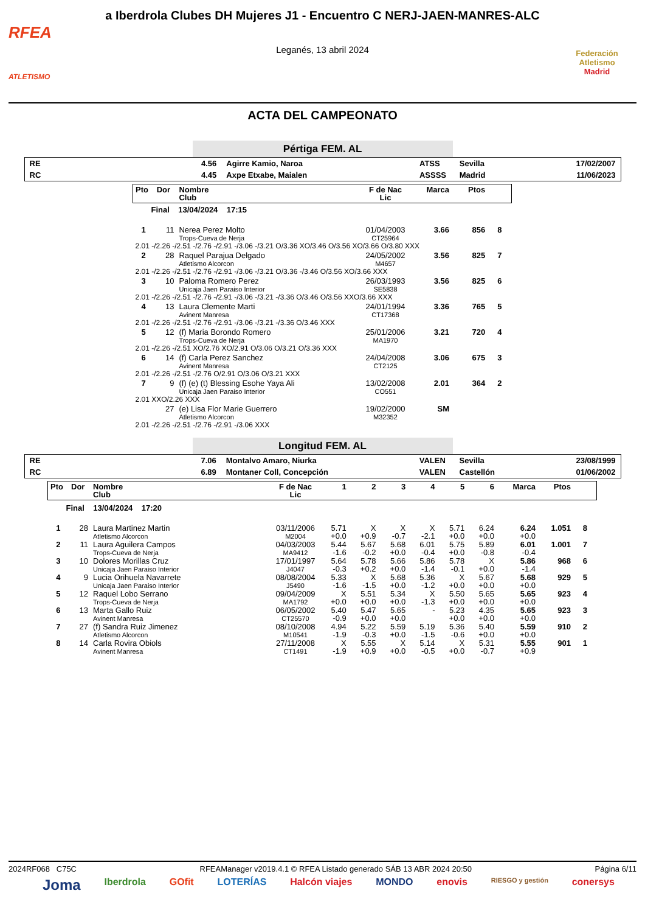RFEA
ATLETISMO
a Iberdrola Clubes DH Mujeres J1 - Encuentro C NERJ-JAEN-MANRES-ALC
Leganés, 13 abril 2024
Federación Atletismo
Madrid
ACTA DEL CAMPEONATO
Pértiga FEM. AL
| RE | 4.56 | Agirre Kamio, Naroa | ATSS | Sevilla | 17/02/2007 |
| RC | 4.45 | Axpe Etxabe, Maialen | ASSSS | Madrid | 11/06/2023 |
| Pto | Dor | Nombre Club | F de Nac Lic | Marca | Ptos | |
| Final 13/04/2024 17:15 | | | | | | |
| 1 | 11 | Nerea Perez Molto Trops-Cueva de Nerja | 01/04/2003 CT25964 | 3.66 | 856 | 8 |
| 2.01 -/2.26 -/2.51 -/2.76 -/2.91 -/3.06 -/3.21 O/3.36 XO/3.46 O/3.56 XO/3.66 O/3.80 XXX | | | | | | |
| 2 | 28 | Raquel Parajua Delgado Atletismo Alcorcon | 24/05/2002 M4657 | 3.56 | 825 | 7 |
| 2.01 -/2.26 -/2.51 -/2.76 -/2.91 -/3.06 -/3.21 O/3.36 -/3.46 O/3.56 XO/3.66 XXX | | | | | | |
| 3 | 10 | Paloma Romero Perez Unicaja Jaen Paraiso Interior | 26/03/1993 SE5838 | 3.56 | 825 | 6 |
| 2.01 -/2.26 -/2.51 -/2.76 -/2.91 -/3.06 -/3.21 -/3.36 O/3.46 O/3.56 XXO/3.66 XXX | | | | | | |
| 4 | 13 | Laura Clemente Marti Avinent Manresa | 24/01/1994 CT17368 | 3.36 | 765 | 5 |
| 2.01 -/2.26 -/2.51 -/2.76 -/2.91 -/3.06 -/3.21 -/3.36 O/3.46 XXX | | | | | | |
| 5 | 12 | (f) Maria Borondo Romero Trops-Cueva de Nerja | 25/01/2006 MA1970 | 3.21 | 720 | 4 |
| 2.01 -/2.26 -/2.51 XO/2.76 XO/2.91 O/3.06 O/3.21 O/3.36 XXX | | | | | | |
| 6 | 14 | (f) Carla Perez Sanchez Avinent Manresa | 24/04/2008 CT2125 | 3.06 | 675 | 3 |
| 2.01 -/2.26 -/2.51 -/2.76 O/2.91 O/3.06 O/3.21 XXX | | | | | | |
| 7 | 9 | (f) (e) (t) Blessing Esohe Yaya Ali Unicaja Jaen Paraiso Interior | 13/02/2008 CO551 | 2.01 | 364 | 2 |
| 2.01 XXO/2.26 XXX | | | | | | |
| | 27 | (e) Lisa Flor Marie Guerrero Atletismo Alcorcon | 19/02/2000 M32352 | SM | | |
| 2.01 -/2.26 -/2.51 -/2.76 -/2.91 -/3.06 XXX | | | | | | |
Longitud FEM. AL
| RE | 7.06 | Montalvo Amaro, Niurka | VALEN | Sevilla | 23/08/1999 |
| RC | 6.89 | Montaner Coll, Concepción | VALEN | Castellón | 01/06/2002 |
| Pto | Dor | Nombre Club | F de Nac Lic | 1 | 2 | 3 | 4 | 5 | 6 | Marca | Ptos | |
| Final 13/04/2024 17:20 | | | | | | | | | | | | |
| 1 | 28 | Laura Martinez Martin Atletismo Alcorcon | 03/11/2006 M2004 | 5.71 +0.0 | X +0.9 | X -0.7 | X -2.1 | 5.71 +0.0 | 6.24 +0.0 | 6.24 +0.0 | 1.051 | 8 |
| 2 | 11 | Laura Aguilera Campos Trops-Cueva de Nerja | 04/03/2003 MA9412 | 5.44 -1.6 | 5.67 -0.2 | 5.68 +0.0 | 6.01 -0.4 | 5.75 +0.0 | 5.89 -0.8 | 6.01 -0.4 | 1.001 | 7 |
| 3 | 10 | Dolores Morillas Cruz Unicaja Jaen Paraiso Interior | 17/01/1997 J4047 | 5.64 -0.3 | 5.78 +0.2 | 5.66 +0.0 | 5.86 -1.4 | 5.78 -0.1 | X +0.0 | 5.86 -1.4 | 968 | 6 |
| 4 | 9 | Lucia Orihuela Navarrete Unicaja Jaen Paraiso Interior | 08/08/2004 J5490 | 5.33 -1.6 | X -1.5 | 5.68 +0.0 | 5.36 -1.2 | X +0.0 | 5.67 +0.0 | 5.68 +0.0 | 929 | 5 |
| 5 | 12 | Raquel Lobo Serrano Trops-Cueva de Nerja | 09/04/2009 MA1792 | X +0.0 | 5.51 +0.0 | 5.34 +0.0 | X -1.3 | 5.50 +0.0 | 5.65 +0.0 | 5.65 +0.0 | 923 | 4 |
| 6 | 13 | Marta Gallo Ruiz Avinent Manresa | 06/05/2002 CT25570 | 5.40 -0.9 | 5.47 +0.0 | 5.65 +0.0 | - | 5.23 +0.0 | 4.35 +0.0 | 5.65 +0.0 | 923 | 3 |
| 7 | 27 | (f) Sandra Ruiz Jimenez Atletismo Alcorcon | 08/10/2008 M10541 | 4.94 -1.9 | 5.22 -0.3 | 5.59 +0.0 | 5.19 -1.5 | 5.36 -0.6 | 5.40 +0.0 | 5.59 +0.0 | 910 | 2 |
| 8 | 14 | Carla Rovira Obiols Avinent Manresa | 27/11/2008 CT1491 | X -1.9 | 5.55 +0.9 | X +0.0 | 5.14 -0.5 | X +0.0 | 5.31 -0.7 | 5.55 +0.9 | 901 | 1 |
2024RF068 C75C RFEAManager v2019.4.1 © RFEA Listado generado SÁB 13 ABR 2024 20:50 Página 6/11
Joma Iberdrola GOfit LOTERÍAS Halcón viajes MONDO enovis RIESGO y gestión conersys